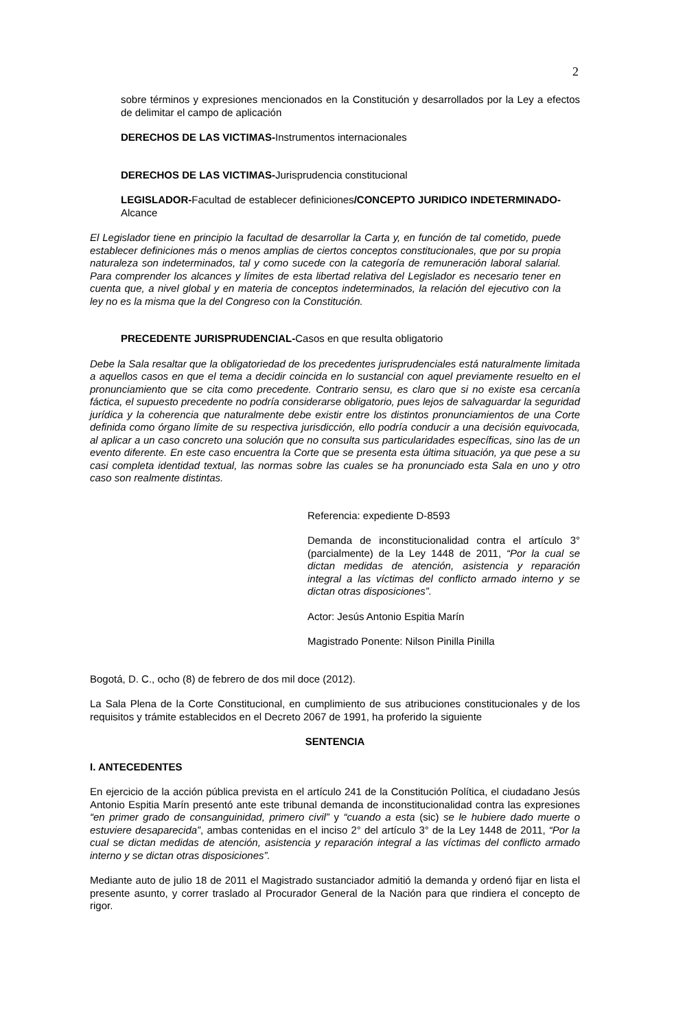2
sobre términos y expresiones mencionados en la Constitución y desarrollados por la Ley a efectos de delimitar el campo de aplicación
DERECHOS DE LAS VICTIMAS-Instrumentos internacionales
DERECHOS DE LAS VICTIMAS-Jurisprudencia constitucional
LEGISLADOR-Facultad de establecer definiciones/CONCEPTO JURIDICO INDETERMINADO-Alcance
El Legislador tiene en principio la facultad de desarrollar la Carta y, en función de tal cometido, puede establecer definiciones más o menos amplias de ciertos conceptos constitucionales, que por su propia naturaleza son indeterminados, tal y como sucede con la categoría de remuneración laboral salarial. Para comprender los alcances y límites de esta libertad relativa del Legislador es necesario tener en cuenta que, a nivel global y en materia de conceptos indeterminados, la relación del ejecutivo con la ley no es la misma que la del Congreso con la Constitución.
PRECEDENTE JURISPRUDENCIAL-Casos en que resulta obligatorio
Debe la Sala resaltar que la obligatoriedad de los precedentes jurisprudenciales está naturalmente limitada a aquellos casos en que el tema a decidir coincida en lo sustancial con aquel previamente resuelto en el pronunciamiento que se cita como precedente. Contrario sensu, es claro que si no existe esa cercanía fáctica, el supuesto precedente no podría considerarse obligatorio, pues lejos de salvaguardar la seguridad jurídica y la coherencia que naturalmente debe existir entre los distintos pronunciamientos de una Corte definida como órgano límite de su respectiva jurisdicción, ello podría conducir a una decisión equivocada, al aplicar a un caso concreto una solución que no consulta sus particularidades específicas, sino las de un evento diferente. En este caso encuentra la Corte que se presenta esta última situación, ya que pese a su casi completa identidad textual, las normas sobre las cuales se ha pronunciado esta Sala en uno y otro caso son realmente distintas.
Referencia: expediente D-8593
Demanda de inconstitucionalidad contra el artículo 3° (parcialmente) de la Ley 1448 de 2011, “Por la cual se dictan medidas de atención, asistencia y reparación integral a las víctimas del conflicto armado interno y se dictan otras disposiciones”.
Actor: Jesús Antonio Espitia Marín
Magistrado Ponente: Nilson Pinilla Pinilla
Bogotá, D. C., ocho (8) de febrero de dos mil doce (2012).
La Sala Plena de la Corte Constitucional, en cumplimiento de sus atribuciones constitucionales y de los requisitos y trámite establecidos en el Decreto 2067 de 1991, ha proferido la siguiente
SENTENCIA
I. ANTECEDENTES
En ejercicio de la acción pública prevista en el artículo 241 de la Constitución Política, el ciudadano Jesús Antonio Espitia Marín presentó ante este tribunal demanda de inconstitucionalidad contra las expresiones “en primer grado de consanguinidad, primero civil” y “cuando a esta (sic) se le hubiere dado muerte o estuviere desaparecida”, ambas contenidas en el inciso 2° del artículo 3° de la Ley 1448 de 2011, “Por la cual se dictan medidas de atención, asistencia y reparación integral a las víctimas del conflicto armado interno y se dictan otras disposiciones”.
Mediante auto de julio 18 de 2011 el Magistrado sustanciador admitió la demanda y ordenó fijar en lista el presente asunto, y correr traslado al Procurador General de la Nación para que rindiera el concepto de rigor.